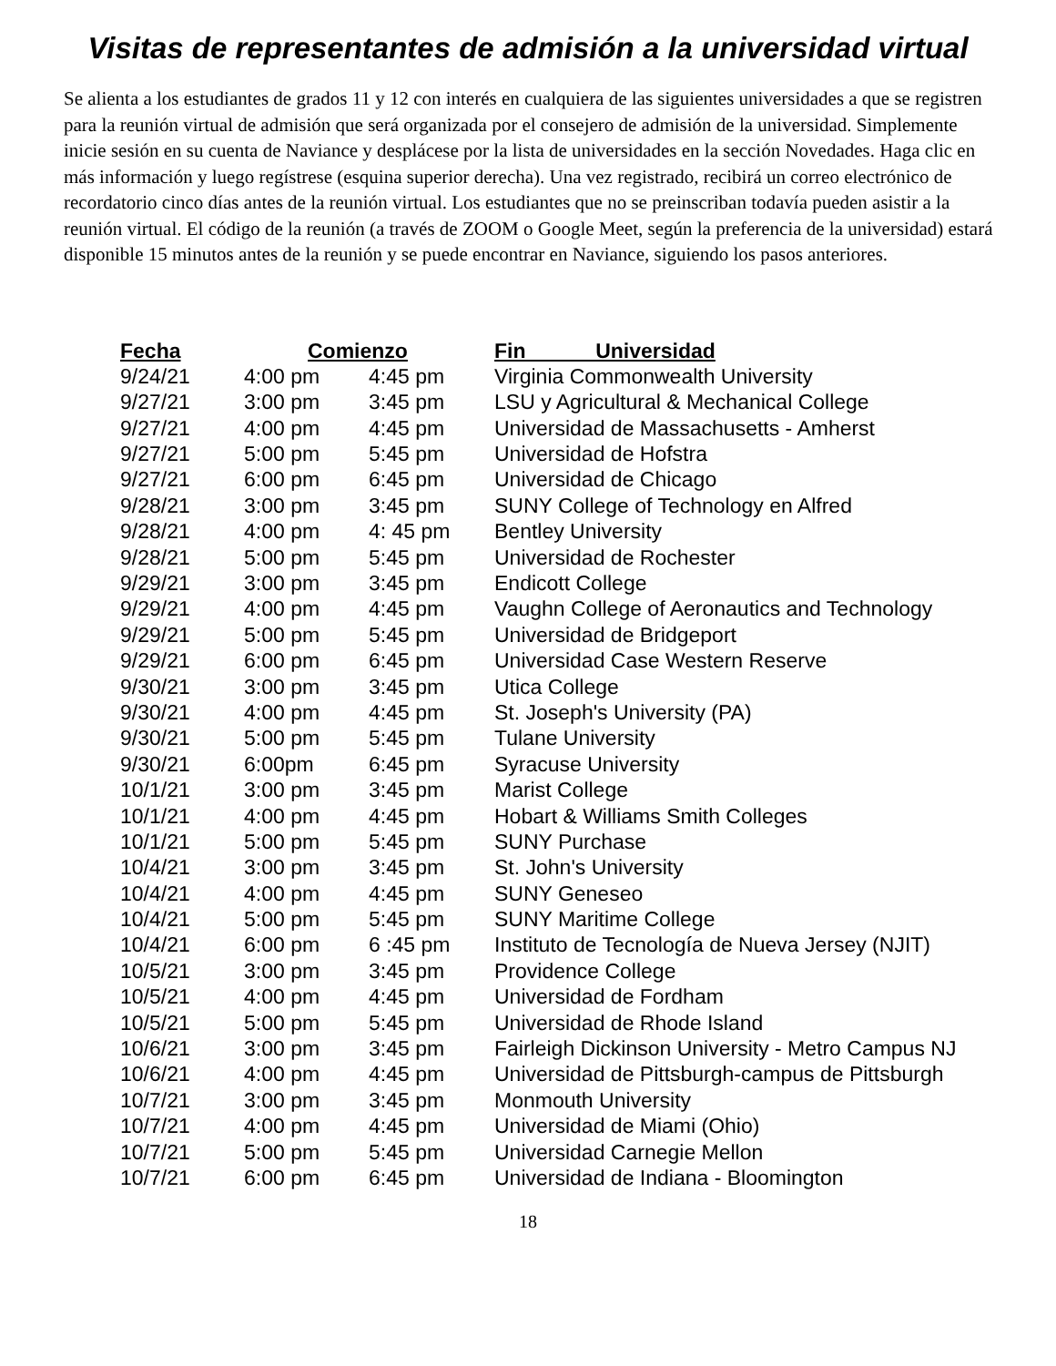Visitas de representantes de admisión a la universidad virtual
Se alienta a los estudiantes de grados 11 y 12 con interés en cualquiera de las siguientes universidades a que se registren para la reunión virtual de admisión que será organizada por el consejero de admisión de la universidad. Simplemente inicie sesión en su cuenta de Naviance y desplácese por la lista de universidades en la sección Novedades. Haga clic en más información y luego regístrese (esquina superior derecha). Una vez registrado, recibirá un correo electrónico de recordatorio cinco días antes de la reunión virtual. Los estudiantes que no se preinscriban todavía pueden asistir a la reunión virtual. El código de la reunión (a través de ZOOM o Google Meet, según la preferencia de la universidad) estará disponible 15 minutos antes de la reunión y se puede encontrar en Naviance, siguiendo los pasos anteriores.
| Fecha | Comienzo | | Fin Universidad |
| --- | --- | --- | --- |
| 9/24/21 | 4:00 pm | 4:45 pm | Virginia Commonwealth University |
| 9/27/21 | 3:00 pm | 3:45 pm | LSU y Agricultural & Mechanical College |
| 9/27/21 | 4:00 pm | 4:45 pm | Universidad de Massachusetts - Amherst |
| 9/27/21 | 5:00 pm | 5:45 pm | Universidad de Hofstra |
| 9/27/21 | 6:00 pm | 6:45 pm | Universidad de Chicago |
| 9/28/21 | 3:00 pm | 3:45 pm | SUNY College of Technology en Alfred |
| 9/28/21 | 4:00 pm | 4: 45 pm | Bentley University |
| 9/28/21 | 5:00 pm | 5:45 pm | Universidad de Rochester |
| 9/29/21 | 3:00 pm | 3:45 pm | Endicott College |
| 9/29/21 | 4:00 pm | 4:45 pm | Vaughn College of Aeronautics and Technology |
| 9/29/21 | 5:00 pm | 5:45 pm | Universidad de Bridgeport |
| 9/29/21 | 6:00 pm | 6:45 pm | Universidad Case Western Reserve |
| 9/30/21 | 3:00 pm | 3:45 pm | Utica College |
| 9/30/21 | 4:00 pm | 4:45 pm | St. Joseph's University (PA) |
| 9/30/21 | 5:00 pm | 5:45 pm | Tulane University |
| 9/30/21 | 6:00pm | 6:45 pm | Syracuse University |
| 10/1/21 | 3:00 pm | 3:45 pm | Marist College |
| 10/1/21 | 4:00 pm | 4:45 pm | Hobart & Williams Smith Colleges |
| 10/1/21 | 5:00 pm | 5:45 pm | SUNY Purchase |
| 10/4/21 | 3:00 pm | 3:45 pm | St. John's University |
| 10/4/21 | 4:00 pm | 4:45 pm | SUNY Geneseo |
| 10/4/21 | 5:00 pm | 5:45 pm | SUNY Maritime College |
| 10/4/21 | 6:00 pm | 6 :45 pm | Instituto de Tecnología de Nueva Jersey (NJIT) |
| 10/5/21 | 3:00 pm | 3:45 pm | Providence College |
| 10/5/21 | 4:00 pm | 4:45 pm | Universidad de Fordham |
| 10/5/21 | 5:00 pm | 5:45 pm | Universidad de Rhode Island |
| 10/6/21 | 3:00 pm | 3:45 pm | Fairleigh Dickinson University - Metro Campus NJ |
| 10/6/21 | 4:00 pm | 4:45 pm | Universidad de Pittsburgh-campus de Pittsburgh |
| 10/7/21 | 3:00 pm | 3:45 pm | Monmouth University |
| 10/7/21 | 4:00 pm | 4:45 pm | Universidad de Miami (Ohio) |
| 10/7/21 | 5:00 pm | 5:45 pm | Universidad Carnegie Mellon |
| 10/7/21 | 6:00 pm | 6:45 pm | Universidad de Indiana - Bloomington |
18